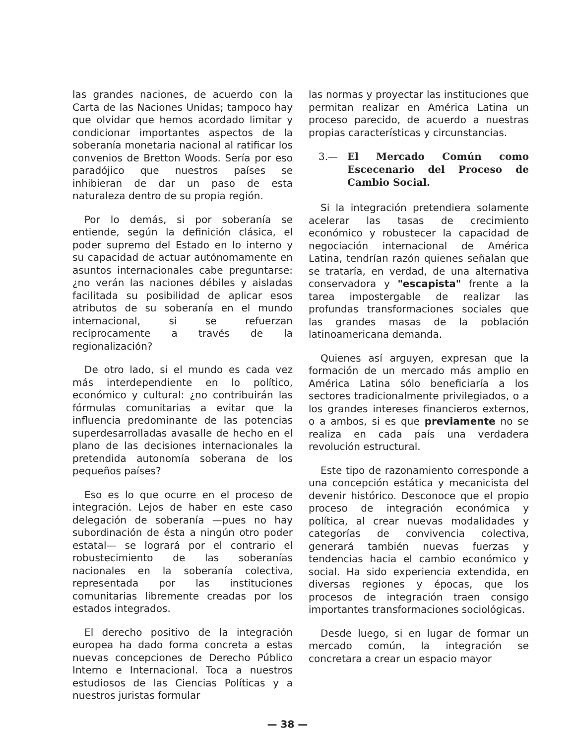las grandes naciones, de acuerdo con la Carta de las Naciones Unidas; tampoco hay que olvidar que hemos acordado limitar y condicionar importantes aspectos de la soberanía monetaria nacional al ratificar los convenios de Bretton Woods. Sería por eso paradójico que nuestros países se inhibieran de dar un paso de esta naturaleza dentro de su propia región.
Por lo demás, si por soberanía se entiende, según la definición clásica, el poder supremo del Estado en lo interno y su capacidad de actuar autónomamente en asuntos internacionales cabe preguntarse: ¿no verán las naciones débiles y aisladas facilitada su posibilidad de aplicar esos atributos de su soberanía en el mundo internacional, si se refuerzan recíprocamente a través de la regionalización?
De otro lado, si el mundo es cada vez más interdependiente en lo político, económico y cultural: ¿no contribuirán las fórmulas comunitarias a evitar que la influencia predominante de las potencias superdesarrolladas avasalle de hecho en el plano de las decisiones internacionales la pretendida autonomía soberana de los pequeños países?
Eso es lo que ocurre en el proceso de integración. Lejos de haber en este caso delegación de soberanía —pues no hay subordinación de ésta a ningún otro poder estatal— se logrará por el contrario el robustecimiento de las soberanías nacionales en la soberanía colectiva, representada por las instituciones comunitarias libremente creadas por los estados integrados.
El derecho positivo de la integración europea ha dado forma concreta a estas nuevas concepciones de Derecho Público Interno e Internacional. Toca a nuestros estudiosos de las Ciencias Políticas y a nuestros juristas formular
las normas y proyectar las instituciones que permitan realizar en América Latina un proceso parecido, de acuerdo a nuestras propias características y circunstancias.
3.— El Mercado Común como Escecenario del Proceso de Cambio Social.
Si la integración pretendiera solamente acelerar las tasas de crecimiento económico y robustecer la capacidad de negociación internacional de América Latina, tendrían razón quienes señalan que se trataría, en verdad, de una alternativa conservadora y "escapista" frente a la tarea impostergable de realizar las profundas transformaciones sociales que las grandes masas de la población latinoamericana demanda.
Quienes así arguyen, expresan que la formación de un mercado más amplio en América Latina sólo beneficiaría a los sectores tradicionalmente privilegiados, o a los grandes intereses financieros externos, o a ambos, si es que previamente no se realiza en cada país una verdadera revolución estructural.
Este tipo de razonamiento corresponde a una concepción estática y mecanicista del devenir histórico. Desconoce que el propio proceso de integración económica y política, al crear nuevas modalidades y categorías de convivencia colectiva, generará también nuevas fuerzas y tendencias hacia el cambio económico y social. Ha sido experiencia extendida, en diversas regiones y épocas, que los procesos de integración traen consigo importantes transformaciones sociológicas.
Desde luego, si en lugar de formar un mercado común, la integración se concretara a crear un espacio mayor
— 38 —